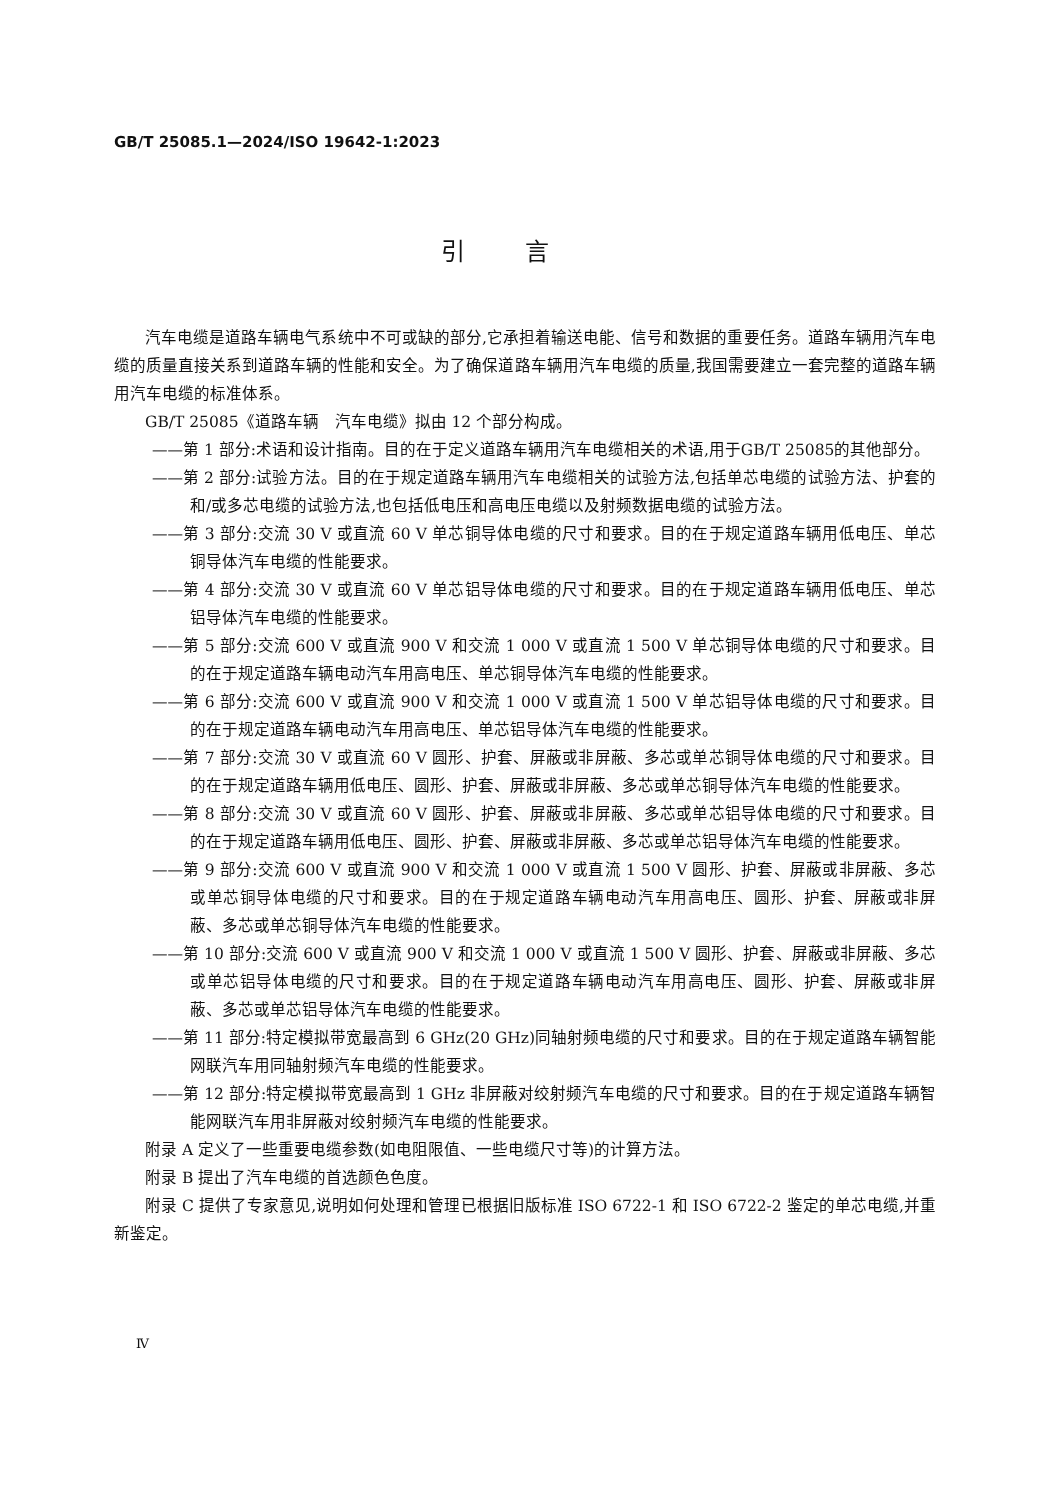GB/T 25085.1—2024/ISO 19642-1:2023
引言
汽车电缆是道路车辆电气系统中不可或缺的部分,它承担着输送电能、信号和数据的重要任务。道路车辆用汽车电缆的质量直接关系到道路车辆的性能和安全。为了确保道路车辆用汽车电缆的质量,我国需要建立一套完整的道路车辆用汽车电缆的标准体系。
GB/T 25085《道路车辆　汽车电缆》拟由 12 个部分构成。
——第 1 部分:术语和设计指南。目的在于定义道路车辆用汽车电缆相关的术语,用于GB/T 25085的其他部分。
——第 2 部分:试验方法。目的在于规定道路车辆用汽车电缆相关的试验方法,包括单芯电缆的试验方法、护套的和/或多芯电缆的试验方法,也包括低电压和高电压电缆以及射频数据电缆的试验方法。
——第 3 部分:交流 30 V 或直流 60 V 单芯铜导体电缆的尺寸和要求。目的在于规定道路车辆用低电压、单芯铜导体汽车电缆的性能要求。
——第 4 部分:交流 30 V 或直流 60 V 单芯铝导体电缆的尺寸和要求。目的在于规定道路车辆用低电压、单芯铝导体汽车电缆的性能要求。
——第 5 部分:交流 600 V 或直流 900 V 和交流 1 000 V 或直流 1 500 V 单芯铜导体电缆的尺寸和要求。目的在于规定道路车辆电动汽车用高电压、单芯铜导体汽车电缆的性能要求。
——第 6 部分:交流 600 V 或直流 900 V 和交流 1 000 V 或直流 1 500 V 单芯铝导体电缆的尺寸和要求。目的在于规定道路车辆电动汽车用高电压、单芯铝导体汽车电缆的性能要求。
——第 7 部分:交流 30 V 或直流 60 V 圆形、护套、屏蔽或非屏蔽、多芯或单芯铜导体电缆的尺寸和要求。目的在于规定道路车辆用低电压、圆形、护套、屏蔽或非屏蔽、多芯或单芯铜导体汽车电缆的性能要求。
——第 8 部分:交流 30 V 或直流 60 V 圆形、护套、屏蔽或非屏蔽、多芯或单芯铝导体电缆的尺寸和要求。目的在于规定道路车辆用低电压、圆形、护套、屏蔽或非屏蔽、多芯或单芯铝导体汽车电缆的性能要求。
——第 9 部分:交流 600 V 或直流 900 V 和交流 1 000 V 或直流 1 500 V 圆形、护套、屏蔽或非屏蔽、多芯或单芯铜导体电缆的尺寸和要求。目的在于规定道路车辆电动汽车用高电压、圆形、护套、屏蔽或非屏蔽、多芯或单芯铜导体汽车电缆的性能要求。
——第 10 部分:交流 600 V 或直流 900 V 和交流 1 000 V 或直流 1 500 V 圆形、护套、屏蔽或非屏蔽、多芯或单芯铝导体电缆的尺寸和要求。目的在于规定道路车辆电动汽车用高电压、圆形、护套、屏蔽或非屏蔽、多芯或单芯铝导体汽车电缆的性能要求。
——第 11 部分:特定模拟带宽最高到 6 GHz(20 GHz)同轴射频电缆的尺寸和要求。目的在于规定道路车辆智能网联汽车用同轴射频汽车电缆的性能要求。
——第 12 部分:特定模拟带宽最高到 1 GHz 非屏蔽对绞射频汽车电缆的尺寸和要求。目的在于规定道路车辆智能网联汽车用非屏蔽对绞射频汽车电缆的性能要求。
附录 A 定义了一些重要电缆参数(如电阻限值、一些电缆尺寸等)的计算方法。
附录 B 提出了汽车电缆的首选颜色色度。
附录 C 提供了专家意见,说明如何处理和管理已根据旧版标准 ISO 6722-1 和 ISO 6722-2 鉴定的单芯电缆,并重新鉴定。
Ⅳ